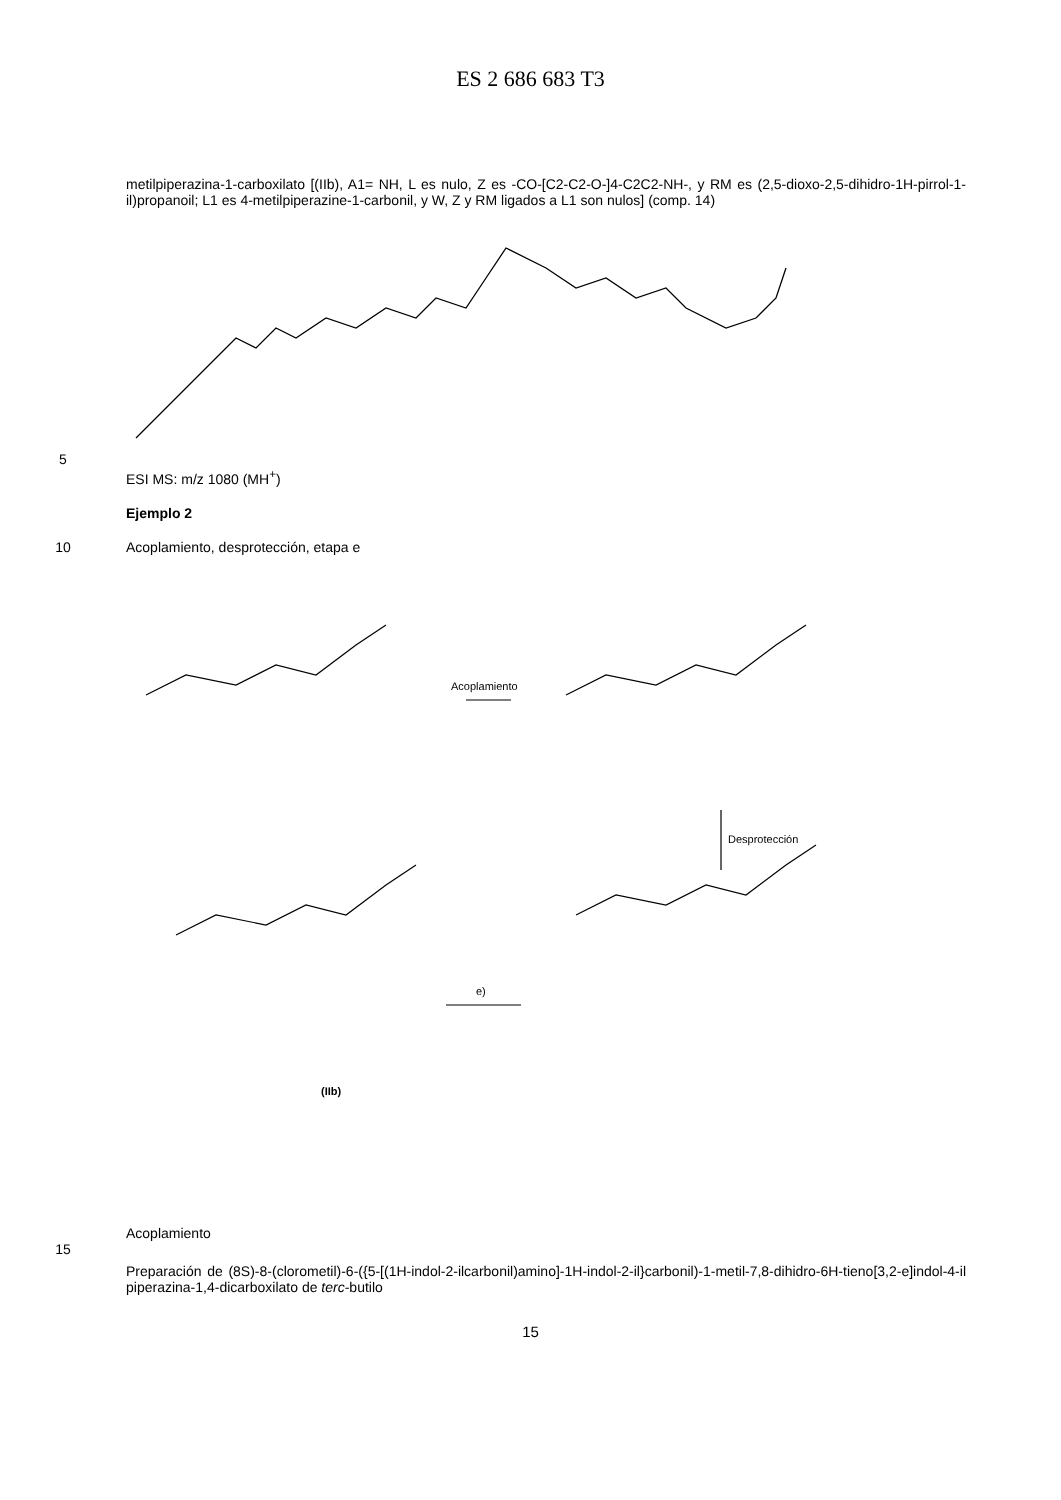ES 2 686 683 T3
metilpiperazina-1-carboxilato [(IIb), A1= NH, L es nulo, Z es -CO-[C2-C2-O-]4-C2C2-NH-, y RM es (2,5-dioxo-2,5-dihidro-1H-pirrol-1-il)propanoil; L1 es 4-metilpiperazine-1-carbonil, y W, Z y RM ligados a L1 son nulos] (comp. 14)
5
ESI MS: m/z 1080 (MH<sup>+</sup>)
Ejemplo 2
10 Acoplamiento, desprotección, etapa e
Acoplamiento
Desprotección
e)
(IIb)
Acoplamiento
15
Preparación de (8S)-8-(clorometil)-6-({5-[(1H-indol-2-ilcarbonil)amino]-1H-indol-2-il}carbonil)-1-metil-7,8-dihidro-6H-tieno[3,2-e]indol-4-il piperazina-1,4-dicarboxilato de terc-butilo
15